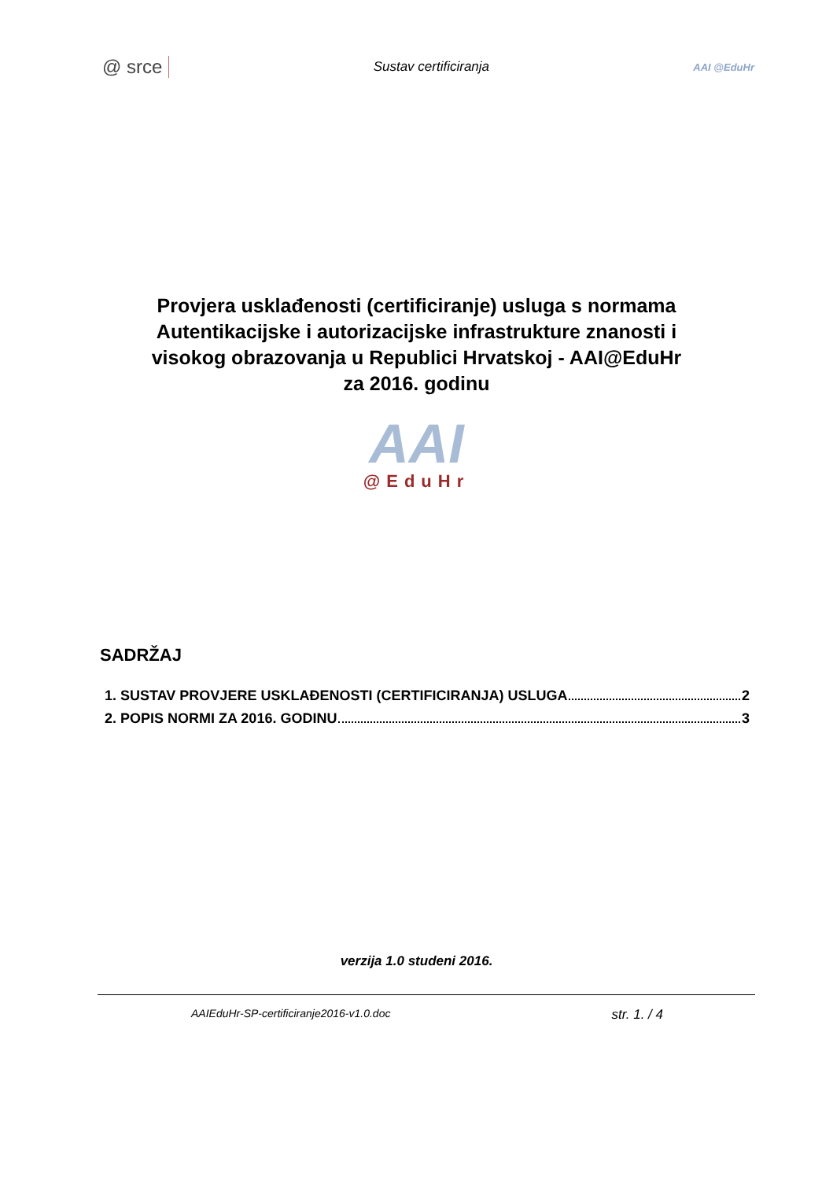@ srce Sustav certificiranja AAI @EduHr
Provjera usklađenosti (certificiranje) usluga s normama
Autentikacijske i autorizacijske infrastrukture znanosti i
visokog obrazovanja u Republici Hrvatskoj - AAI@EduHr
za 2016. godinu
AAI
@EduHr
SADRŽAJ
1. SUSTAV PROVJERE USKLAĐENOSTI (CERTIFICIRANJA) USLUGA 2
2. POPIS NORMI ZA 2016. GODINU 3
verzija 1.0 studeni 2016.
AAIEduHr-SP-certificiranje2016-v1.0.doc str. 1. / 4